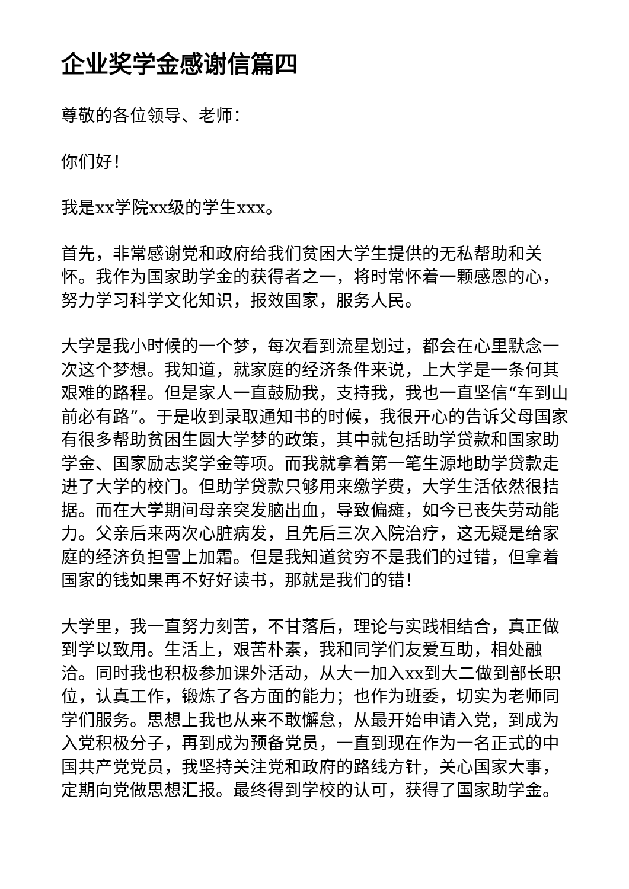企业奖学金感谢信篇四
尊敬的各位领导、老师：
你们好！
我是xx学院xx级的学生xxx。
首先，非常感谢党和政府给我们贫困大学生提供的无私帮助和关怀。我作为国家助学金的获得者之一，将时常怀着一颗感恩的心，努力学习科学文化知识，报效国家，服务人民。
大学是我小时候的一个梦，每次看到流星划过，都会在心里默念一次这个梦想。我知道，就家庭的经济条件来说，上大学是一条何其艰难的路程。但是家人一直鼓励我，支持我，我也一直坚信“车到山前必有路”。于是收到录取通知书的时候，我很开心的告诉父母国家有很多帮助贫困生圆大学梦的政策，其中就包括助学贷款和国家助学金、国家励志奖学金等项。而我就拿着第一笔生源地助学贷款走进了大学的校门。但助学贷款只够用来缴学费，大学生活依然很拮据。而在大学期间母亲突发脑出血，导致偏瘫，如今已丧失劳动能力。父亲后来两次心脏病发，且先后三次入院治疗，这无疑是给家庭的经济负担雪上加霜。但是我知道贫穷不是我们的过错，但拿着国家的钱如果再不好好读书，那就是我们的错！
大学里，我一直努力刻苦，不甘落后，理论与实践相结合，真正做到学以致用。生活上，艰苦朴素，我和同学们友爱互助，相处融洽。同时我也积极参加课外活动，从大一加入xx到大二做到部长职位，认真工作，锻炼了各方面的能力；也作为班委，切实为老师同学们服务。思想上我也从来不敢懈怠，从最开始申请入党，到成为入党积极分子，再到成为预备党员，一直到现在作为一名正式的中国共产党党员，我坚持关注党和政府的路线方针，关心国家大事，定期向党做思想汇报。最终得到学校的认可，获得了国家助学金。